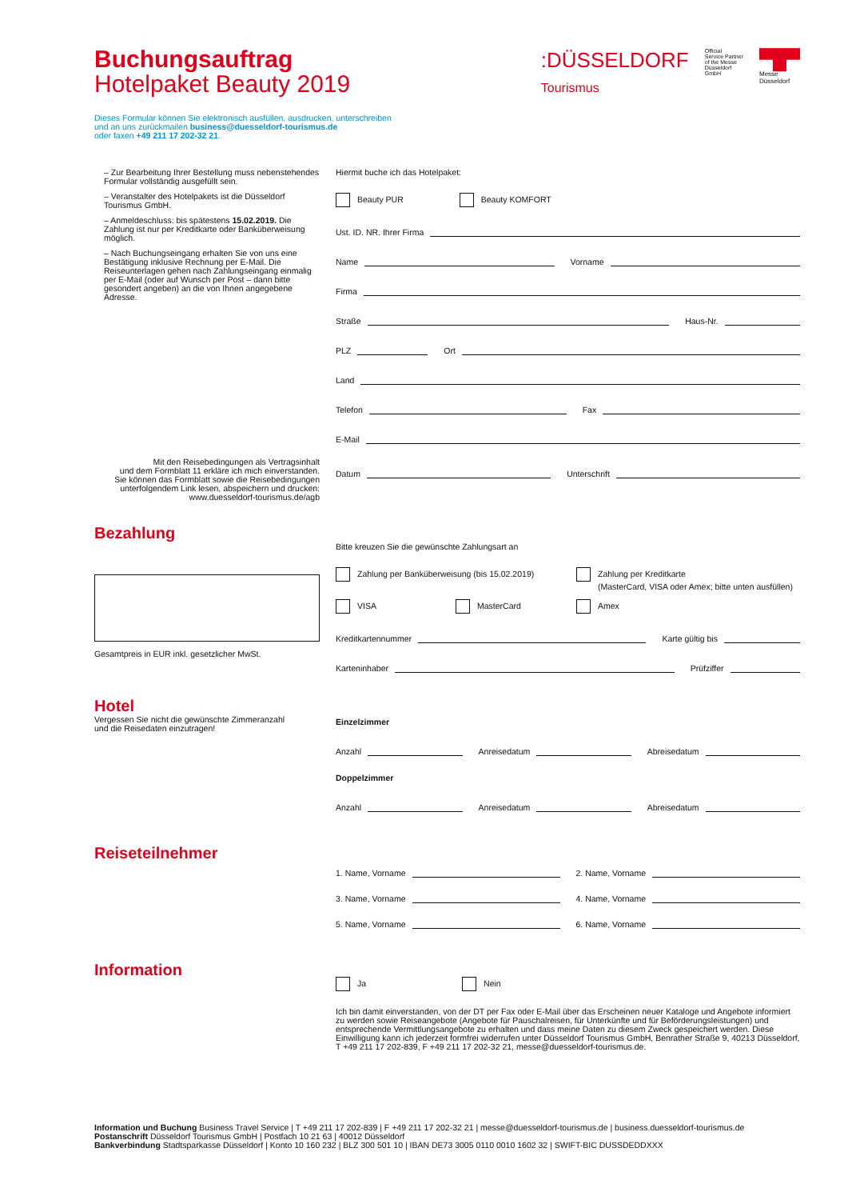:DÜSSELDORF
Tourismus
Official
Service Partner
of the Messe
Düsseldorf
GmbH
▀█▀
Messe
Düsseldorf
Buchungsauftrag
Hotelpaket Beauty 2019
Dieses Formular können Sie elektronisch ausfüllen, ausdrucken, unterschreiben
und an uns zurückmailen business@duesseldorf-tourismus.de
oder faxen +49 211 17 202-32 21.
– Zur Bearbeitung Ihrer Bestellung muss nebenstehendes Formular vollständig ausgefüllt sein.
– Veranstalter des Hotelpakets ist die Düsseldorf Tourismus GmbH.
– Anmeldeschluss: bis spätestens 15.02.2019. Die Zahlung ist nur per Kreditkarte oder Banküberweisung möglich.
– Nach Buchungseingang erhalten Sie von uns eine Bestätigung inklusive Rechnung per E-Mail. Die Reiseunterlagen gehen nach Zahlungseingang einmalig per E-Mail (oder auf Wunsch per Post – dann bitte gesondert angeben) an die von Ihnen angegebene Adresse.
Mit den Reisebedingungen als Vertragsinhalt
und dem Formblatt 11 erkläre ich mich einverstanden.
Sie können das Formblatt sowie die Reisebedingungen
unterfolgendem Link lesen, abspeichern und drucken:
www.duesseldorf-tourismus.de/agb
Hiermit buche ich das Hotelpaket:
Beauty PUR Beauty KOMFORT
Ust. ID. NR. Ihrer Firma
Name
Vorname
Firma
Straße
Haus-Nr.
PLZ
Ort
Land
Telefon
Fax
E-Mail
Datum
Unterschrift
Bezahlung
Gesamtpreis in EUR inkl. gesetzlicher MwSt.
Bitte kreuzen Sie die gewünschte Zahlungsart an
Zahlung per Banküberweisung (bis 15.02.2019) Zahlung per Kreditkarte
(MasterCard, VISA oder Amex; bitte unten ausfüllen)
VISA MasterCard Amex
Kreditkartennummer
Karte gültig bis
Karteninhaber
Prüfziffer
Hotel
Vergessen Sie nicht die gewünschte Zimmeranzahl
und die Reisedaten einzutragen!
Einzelzimmer
Anzahl
Anreisedatum
Abreisedatum
Doppelzimmer
Anzahl
Anreisedatum
Abreisedatum
Reiseteilnehmer
1. Name, Vorname
2. Name, Vorname
3. Name, Vorname
4. Name, Vorname
5. Name, Vorname
6. Name, Vorname
Information
Ja Nein
Ich bin damit einverstanden, von der DT per Fax oder E-Mail über das Erscheinen neuer Kataloge und Angebote informiert zu werden sowie Reiseangebote (Angebote für Pauschalreisen, für Unterkünfte und für Beförderungsleistungen) und entsprechende Vermittlungsangebote zu erhalten und dass meine Daten zu diesem Zweck gespeichert werden. Diese Einwilligung kann ich jederzeit formfrei widerrufen unter Düsseldorf Tourismus GmbH, Benrather Straße 9, 40213 Düsseldorf, T +49 211 17 202-839, F +49 211 17 202-32 21, messe@duesseldorf-tourismus.de.
Information und Buchung Business Travel Service | T +49 211 17 202-839 | F +49 211 17 202-32 21 | messe@duesseldorf-tourismus.de | business.duesseldorf-tourismus.de
Postanschrift Düsseldorf Tourismus GmbH | Postfach 10 21 63 | 40012 Düsseldorf
Bankverbindung Stadtsparkasse Düsseldorf | Konto 10 160 232 | BLZ 300 501 10 | IBAN DE73 3005 0110 0010 1602 32 | SWIFT-BIC DUSSDEDDXXX